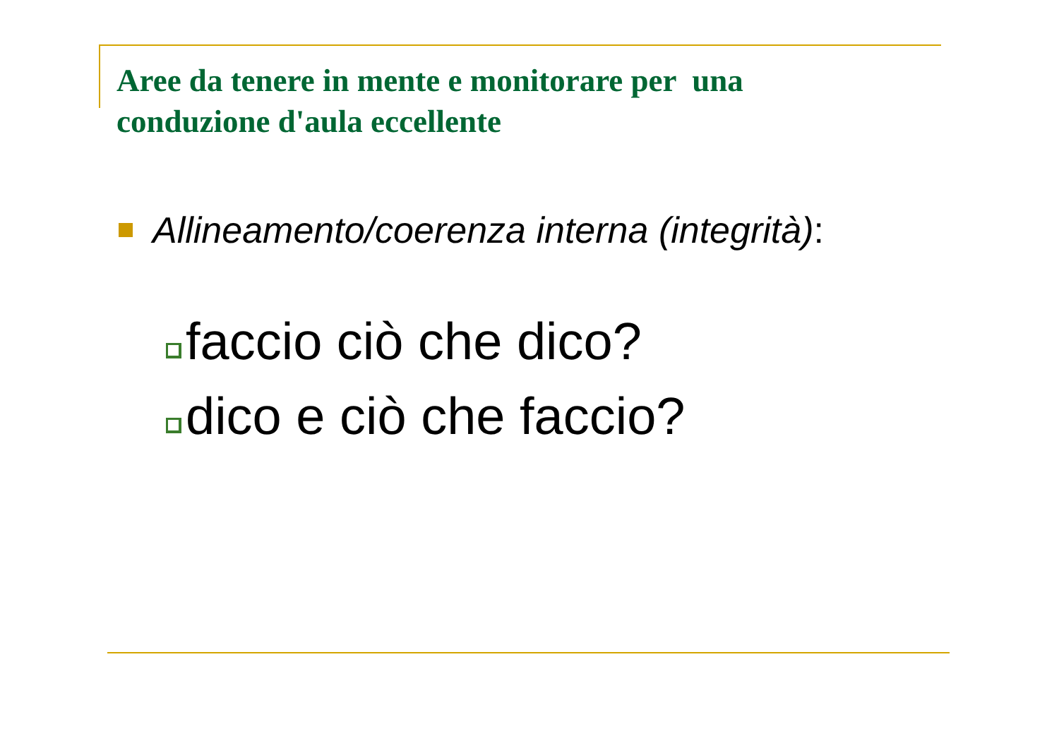Aree da tenere in mente e monitorare per una conduzione d'aula eccellente
Allineamento/coerenza interna (integrità):
faccio ciò che dico?
dico e ciò che faccio?